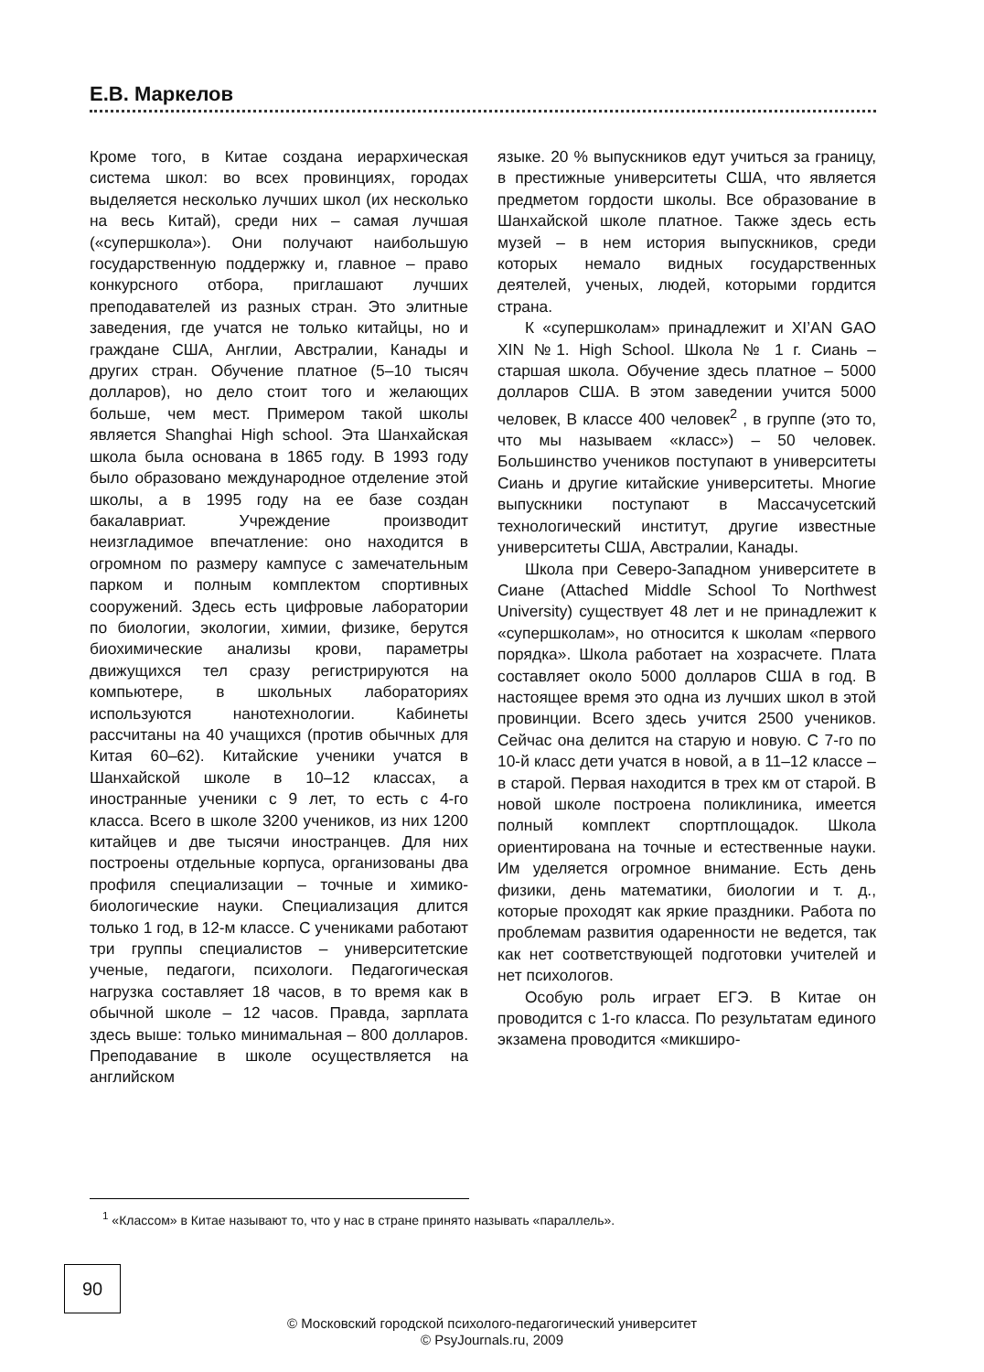Е.В. Маркелов
Кроме того, в Китае создана иерархическая система школ: во всех провинциях, городах выделяется несколько лучших школ (их несколько на весь Китай), среди них – самая лучшая («суперш­кола»). Они получают наибольшую государственную поддержку и, главное – право конкурсного отбора, приглашают лучших преподавателей из разных стран. Это элитные заведения, где учатся не только китайцы, но и граждане США, Англии, Австралии, Канады и других стран. Обучение платное (5–10 тысяч долларов), но дело стоит того и желающих больше, чем мест. Примером такой школы является Shanghai High school. Эта Шанхайская школа была основана в 1865 году. В 1993 году было образовано международное отделение этой школы, а в 1995 году на ее базе создан бакалавриат. Учреждение производит неизгладимое впечатление: оно находится в огромном по размеру кампусе с замечательным парком и полным комплектом спортивных сооружений. Здесь есть цифровые лаборатории по биологии, экологии, химии, физике, берутся биохимические анализы крови, параметры движущихся тел сразу регистрируются на компьютере, в школьных лабораториях используются нанотехнологии. Кабинеты рассчитаны на 40 учащихся (против обычных для Китая 60–62). Китайские ученики учатся в Шанхайской школе в 10–12 классах, а иностранные ученики с 9 лет, то есть с 4-го класса. Всего в школе 3200 учеников, из них 1200 китайцев и две тысячи иностранцев. Для них построены отдельные корпуса, организованы два профиля специализации – точные и химико-биологические науки. Специализация длится только 1 год, в 12-м классе. С учениками работают три группы специалистов – университетские ученые, педагоги, психологи. Педагогическая нагрузка составляет 18 часов, в то время как в обычной школе – 12 часов. Правда, зарплата здесь выше: только минимальная – 800 долларов. Преподавание в школе осуществляется на английском
языке. 20 % выпускников едут учиться за границу, в престижные университеты США, что является предметом гордости школы. Все образование в Шанхайской школе платное. Также здесь есть музей – в нем история выпускников, среди которых немало видных государственных деятелей, ученых, людей, которыми гордится страна.
К «суперш­колам» принадлежит и XI’AN GAO XIN №1. High School. Школа № 1 г. Сиань – старшая школа. Обучение здесь платное – 5000 долларов США. В этом заведении учится 5000 человек, В классе 400 человек<sup>2</sup> , в группе (это то, что мы называем «класс») – 50 человек. Большинство учеников поступают в университеты Сиань и другие китайские университеты. Многие выпускники поступают в Массачусетский технологический институт, другие известные университеты США, Австралии, Канады.
Школа при Северо-Западном университете в Сиане (Attached Middle School To Northwest University) существует 48 лет и не принадлежит к «суперш­колам», но относится к школам «первого порядка». Школа работает на хозрасчете. Плата составляет около 5000 долларов США в год. В настоящее время это одна из лучших школ в этой провинции. Всего здесь учится 2500 учеников. Сейчас она делится на старую и новую. С 7-го по 10-й класс дети учатся в новой, а в 11–12 классе – в старой. Первая находится в трех км от старой. В новой школе построена поликлиника, имеется полный комплект спортплощадок. Школа ориентирована на точные и естественные науки. Им уделяется огромное внимание. Есть день физики, день математики, биологии и т. д., которые проходят как яркие праздники. Работа по проблемам развития одаренности не ведется, так как нет соответствующей подготовки учителей и нет психологов.
Особую роль играет ЕГЭ. В Китае он проводится с 1-го класса. По результатам единого экзамена проводится «микширо-
<sup>1</sup> «Классом» в Китае называют то, что у нас в стране принято называть «параллель».
90
© Московский городской психолого-педагогический университет
© PsyJournals.ru, 2009